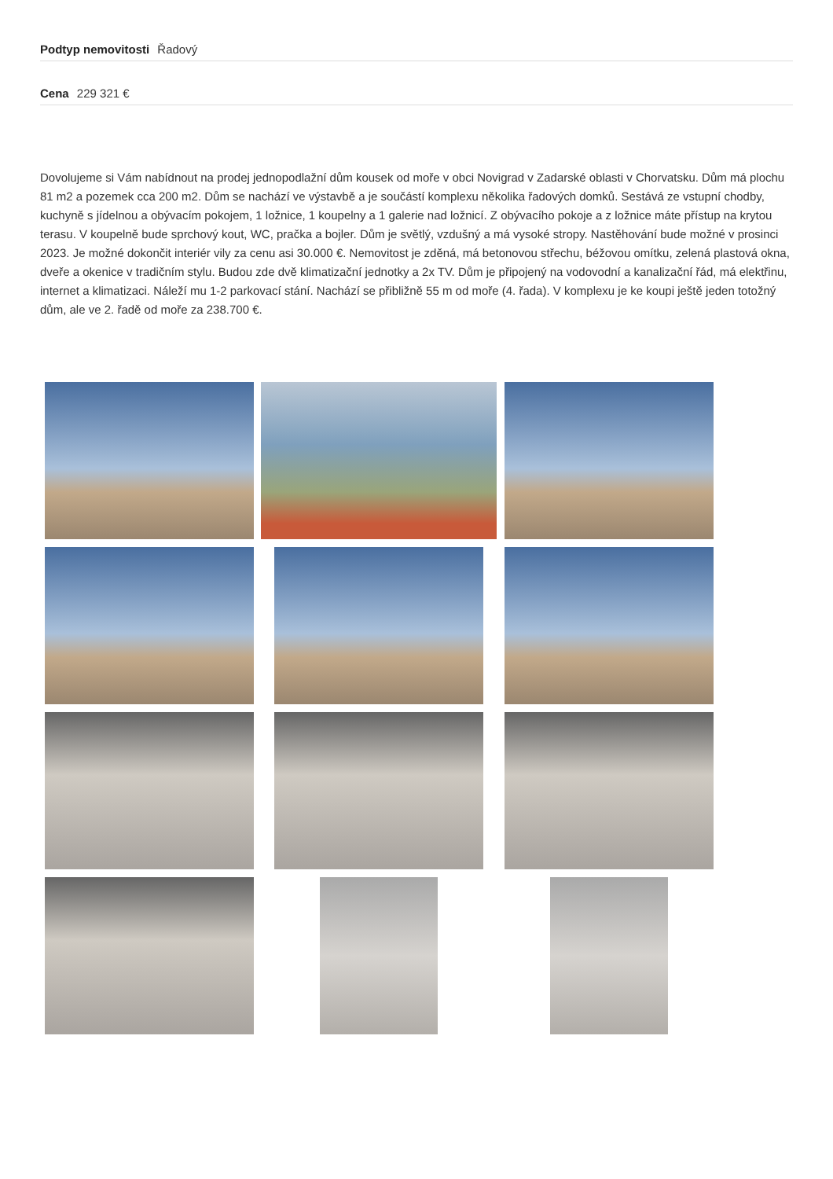Podtyp nemovitosti Řadový
Cena 229 321 €
Dovolujeme si Vám nabídnout na prodej jednopodlažní dům kousek od moře v obci Novigrad v Zadarské oblasti v Chorvatsku. Dům má plochu 81 m2 a pozemek cca 200 m2. Dům se nachází ve výstavbě a je součástí komplexu několika řadových domků. Sestává ze vstupní chodby, kuchyně s jídelnou a obývacím pokojem, 1 ložnice, 1 koupelny a 1 galerie nad ložnicí. Z obývacího pokoje a z ložnice máte přístup na krytou terasu. V koupelně bude sprchový kout, WC, pračka a bojler. Dům je světlý, vzdušný a má vysoké stropy. Nastěhování bude možné v prosinci 2023. Je možné dokončit interiér vily za cenu asi 30.000 €. Nemovitost je zděná, má betonovou střechu, béžovou omítku, zelená plastová okna, dveře a okenice v tradičním stylu. Budou zde dvě klimatizační jednotky a 2x TV. Dům je připojený na vodovodní a kanalizační řád, má elektřinu, internet a klimatizaci. Náleží mu 1-2 parkovací stání. Nachází se přibližně 55 m od moře (4. řada). V komplexu je ke koupi ještě jeden totožný dům, ale ve 2. řadě od moře za 238.700 €.